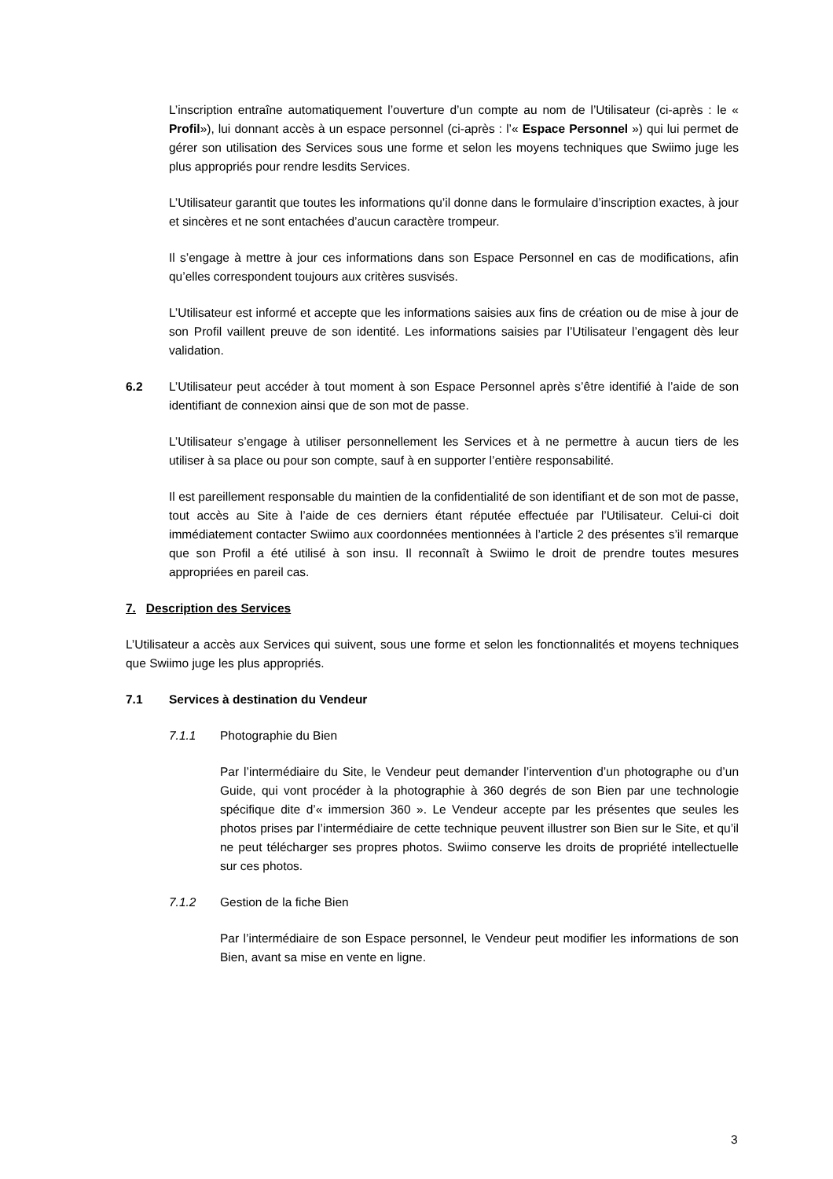L’inscription entraîne automatiquement l’ouverture d’un compte au nom de l’Utilisateur (ci-après : le « Profil»), lui donnant accès à un espace personnel (ci-après : l’« Espace Personnel ») qui lui permet de gérer son utilisation des Services sous une forme et selon les moyens techniques que Swiimo juge les plus appropriés pour rendre lesdits Services.
L’Utilisateur garantit que toutes les informations qu’il donne dans le formulaire d’inscription exactes, à jour et sincères et ne sont entachées d’aucun caractère trompeur.
Il s’engage à mettre à jour ces informations dans son Espace Personnel en cas de modifications, afin qu’elles correspondent toujours aux critères susvisés.
L’Utilisateur est informé et accepte que les informations saisies aux fins de création ou de mise à jour de son Profil vaillent preuve de son identité. Les informations saisies par l’Utilisateur l’engagent dès leur validation.
6.2 L’Utilisateur peut accéder à tout moment à son Espace Personnel après s’être identifié à l’aide de son identifiant de connexion ainsi que de son mot de passe.
L’Utilisateur s’engage à utiliser personnellement les Services et à ne permettre à aucun tiers de les utiliser à sa place ou pour son compte, sauf à en supporter l’entière responsabilité.
Il est pareillement responsable du maintien de la confidentialité de son identifiant et de son mot de passe, tout accès au Site à l’aide de ces derniers étant réputée effectuée par l’Utilisateur. Celui-ci doit immédiatement contacter Swiimo aux coordonnées mentionnées à l’article 2 des présentes s’il remarque que son Profil a été utilisé à son insu. Il reconnaît à Swiimo le droit de prendre toutes mesures appropriées en pareil cas.
7. Description des Services
L’Utilisateur a accès aux Services qui suivent, sous une forme et selon les fonctionnalités et moyens techniques que Swiimo juge les plus appropriés.
7.1 Services à destination du Vendeur
7.1.1 Photographie du Bien
Par l’intermédiaire du Site, le Vendeur peut demander l’intervention d’un photographe ou d’un Guide, qui vont procéder à la photographie à 360 degrés de son Bien par une technologie spécifique dite d’« immersion 360 ». Le Vendeur accepte par les présentes que seules les photos prises par l’intermédiaire de cette technique peuvent illustrer son Bien sur le Site, et qu’il ne peut télécharger ses propres photos. Swiimo conserve les droits de propriété intellectuelle sur ces photos.
7.1.2 Gestion de la fiche Bien
Par l’intermédiaire de son Espace personnel, le Vendeur peut modifier les informations de son Bien, avant sa mise en vente en ligne.
3